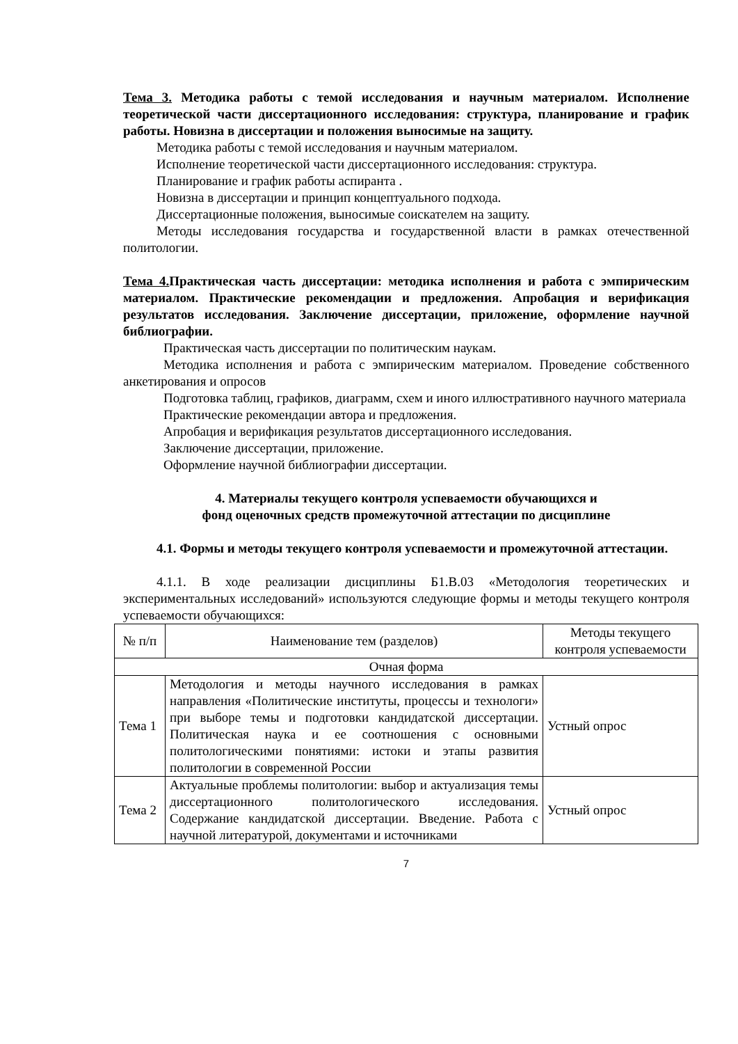Тема 3. Методика работы с темой исследования и научным материалом. Исполнение теоретической части диссертационного исследования: структура, планирование и график работы. Новизна в диссертации и положения выносимые на защиту.
Методика работы с темой исследования и научным материалом.
Исполнение теоретической части диссертационного исследования: структура.
Планирование и график работы аспиранта .
Новизна в диссертации и принцип концептуального подхода.
Диссертационные положения, выносимые соискателем на защиту.
Методы исследования государства и государственной власти в рамках отечественной политологии.
Тема 4. Практическая часть диссертации: методика исполнения и работа с эмпирическим материалом. Практические рекомендации и предложения. Апробация и верификация результатов исследования. Заключение диссертации, приложение, оформление научной библиографии.
Практическая часть диссертации по политическим наукам.
Методика исполнения и работа с эмпирическим материалом. Проведение собственного анкетирования и опросов
Подготовка таблиц, графиков, диаграмм, схем и иного иллюстративного научного материала
Практические рекомендации автора и предложения.
Апробация и верификация результатов диссертационного исследования.
Заключение диссертации, приложение.
Оформление научной библиографии диссертации.
4. Материалы текущего контроля успеваемости обучающихся и
фонд оценочных средств промежуточной аттестации по дисциплине
4.1. Формы и методы текущего контроля успеваемости и промежуточной аттестации.
4.1.1. В ходе реализации дисциплины Б1.В.03 «Методология теоретических и экспериментальных исследований» используются следующие формы и методы текущего контроля успеваемости обучающихся:
| № п/п | Наименование тем (разделов) | Методы текущего контроля успеваемости |
| Очная форма | | |
| Тема 1 | Методология и методы научного исследования в рамках направления «Политические институты, процессы и технологи» при выборе темы и подготовки кандидатской диссертации. Политическая наука и ее соотношения с основными политологическими понятиями: истоки и этапы развития политологии в современной России | Устный опрос |
| Тема 2 | Актуальные проблемы политологии: выбор и актуализация темы диссертационного политологического исследования. Содержание кандидатской диссертации. Введение. Работа с научной литературой, документами и источниками | Устный опрос |
7